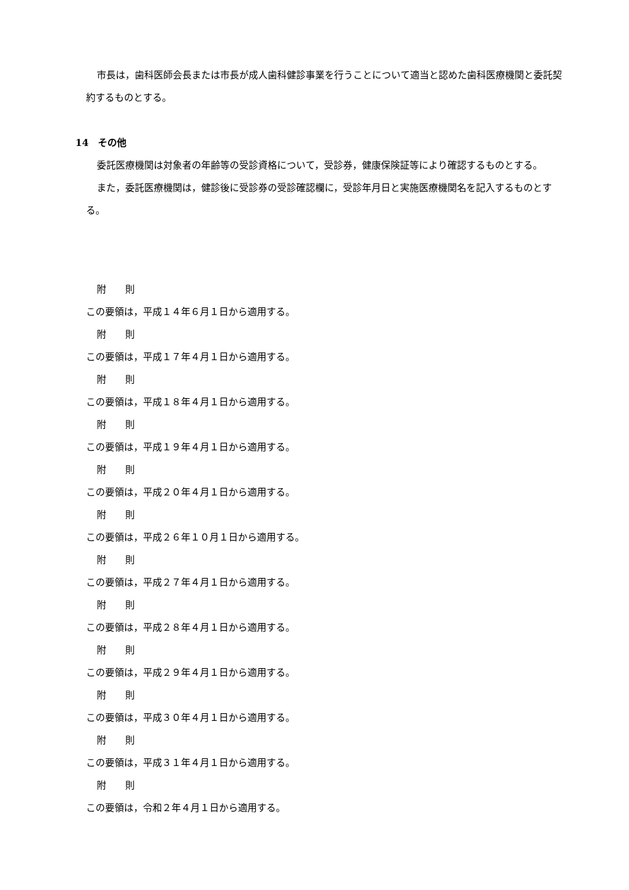市長は，歯科医師会長または市長が成人歯科健診事業を行うことについて適当と認めた歯科医療機関と委託契約するものとする。
14　その他
委託医療機関は対象者の年齢等の受診資格について，受診券，健康保険証等により確認するものとする。
また，委託医療機関は，健診後に受診券の受診確認欄に，受診年月日と実施医療機関名を記入するものとする。
附　　則
この要領は，平成１４年６月１日から適用する。
附　　則
この要領は，平成１７年４月１日から適用する。
附　　則
この要領は，平成１８年４月１日から適用する。
附　　則
この要領は，平成１９年４月１日から適用する。
附　　則
この要領は，平成２０年４月１日から適用する。
附　　則
この要領は，平成２６年１０月１日から適用する。
附　　則
この要領は，平成２７年４月１日から適用する。
附　　則
この要領は，平成２８年４月１日から適用する。
附　　則
この要領は，平成２９年４月１日から適用する。
附　　則
この要領は，平成３０年４月１日から適用する。
附　　則
この要領は，平成３１年４月１日から適用する。
附　　則
この要領は，令和２年４月１日から適用する。